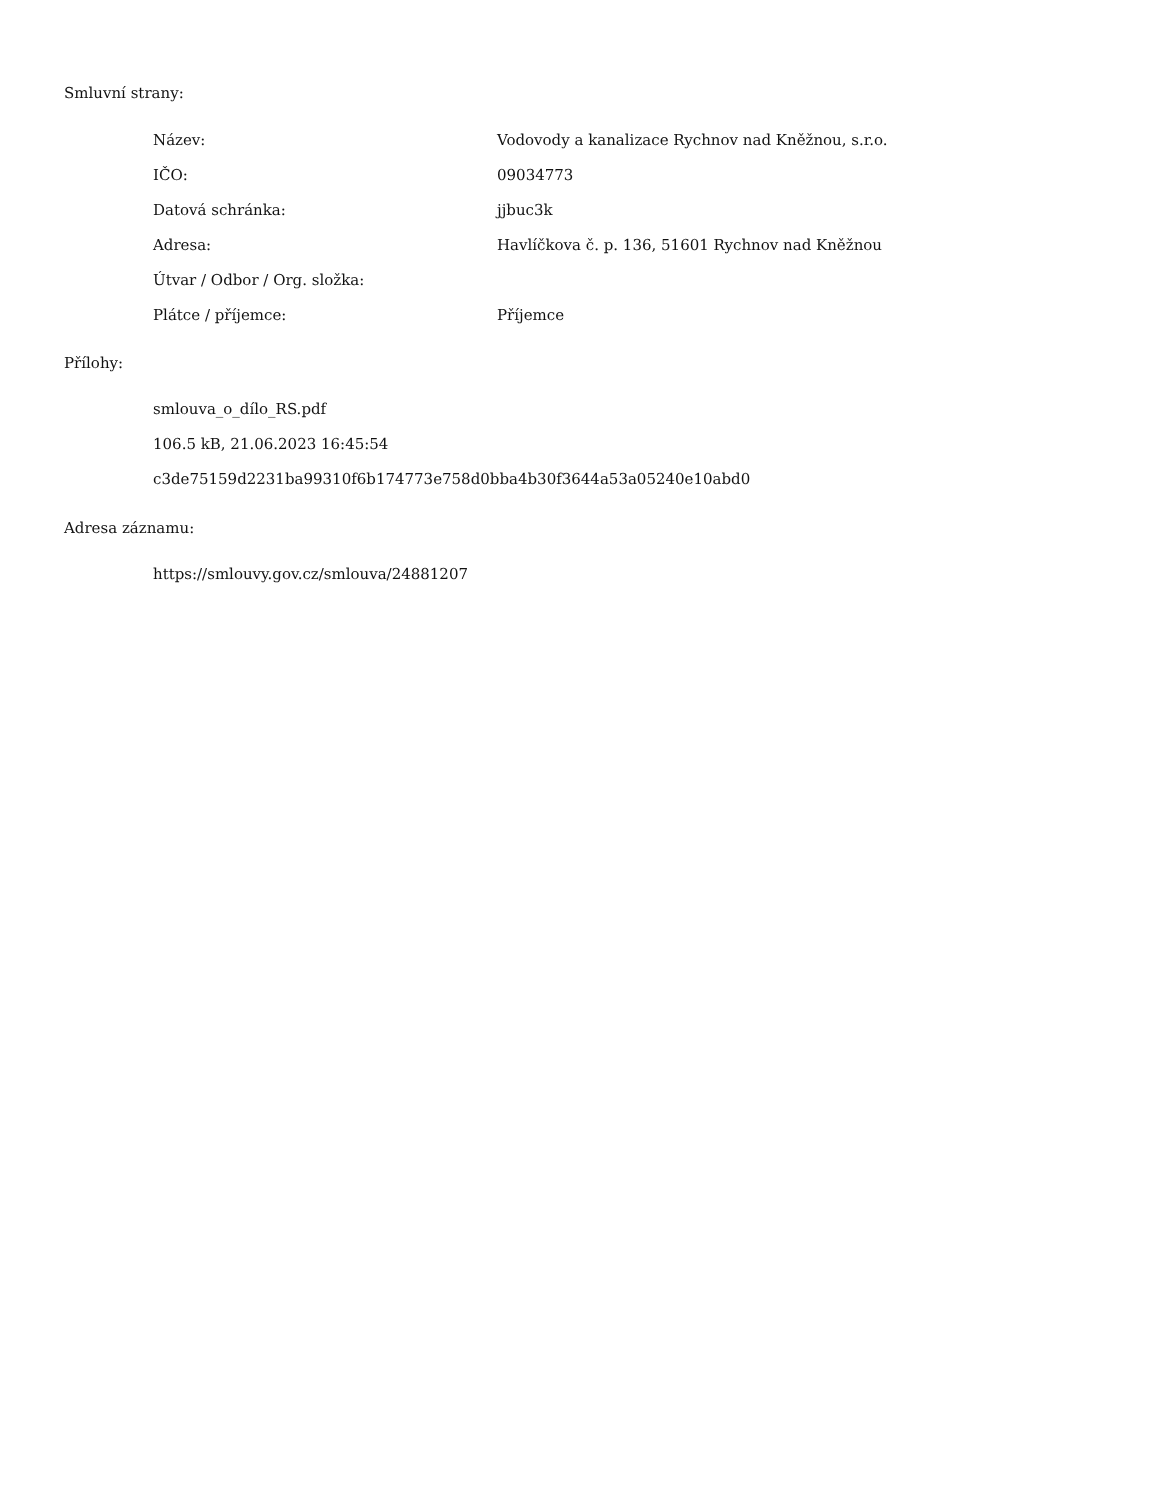Smluvní strany:
| Název: | Vodovody a kanalizace Rychnov nad Kněžnou, s.r.o. |
| IČO: | 09034773 |
| Datová schránka: | jjbuc3k |
| Adresa: | Havlíčkova č. p. 136, 51601 Rychnov nad Kněžnou |
| Útvar / Odbor / Org. složka: | |
| Plátce / příjemce: | Příjemce |
Přílohy:
smlouva_o_dílo_RS.pdf
106.5 kB, 21.06.2023 16:45:54
c3de75159d2231ba99310f6b174773e758d0bba4b30f3644a53a05240e10abd0
Adresa záznamu:
https://smlouvy.gov.cz/smlouva/24881207